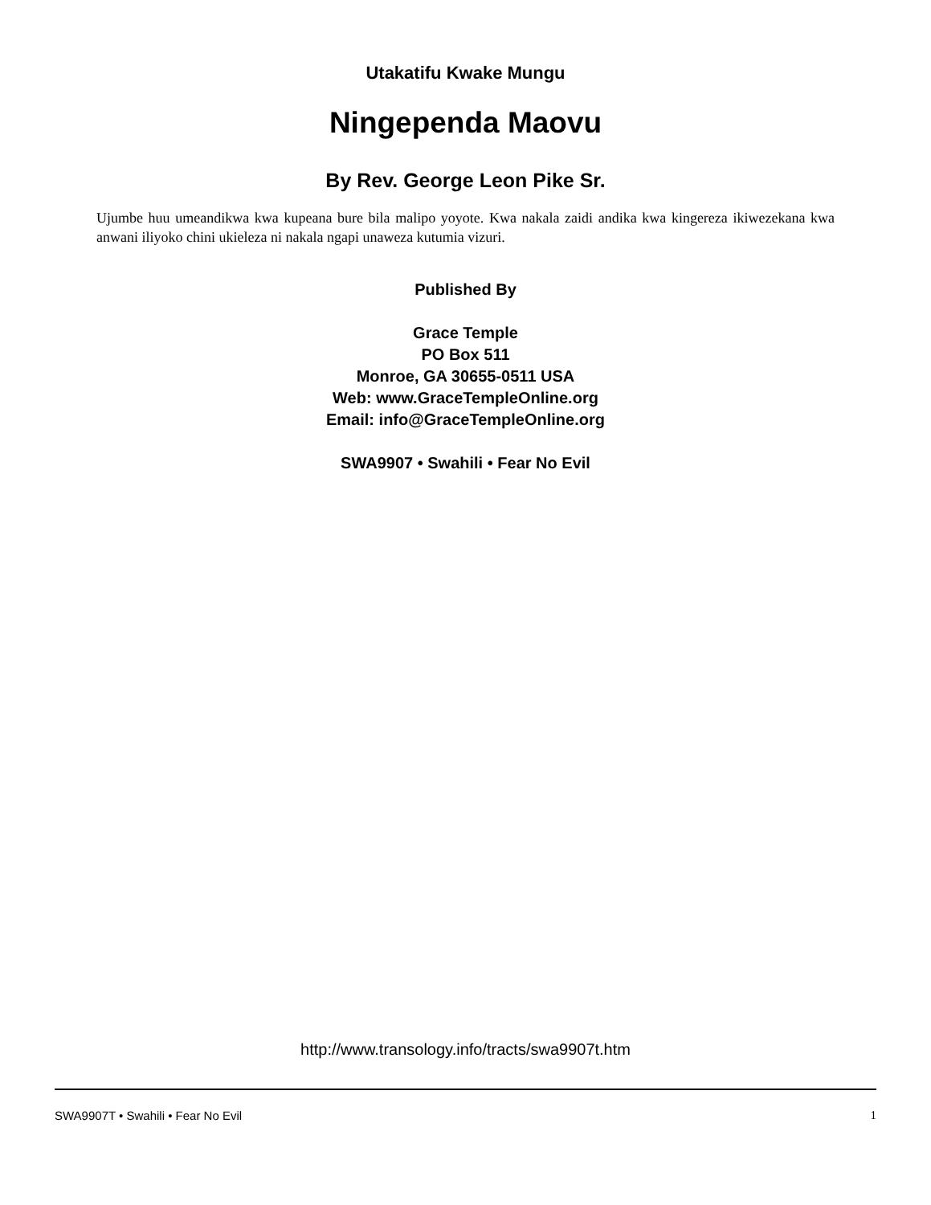Utakatifu Kwake Mungu
Ningependa Maovu
By Rev. George Leon Pike Sr.
Ujumbe huu umeandikwa kwa kupeana bure bila malipo yoyote. Kwa nakala zaidi andika kwa kingereza ikiwezekana kwa anwani iliyoko chini ukieleza ni nakala ngapi unaweza kutumia vizuri.
Published By
Grace Temple
PO Box 511
Monroe, GA 30655-0511 USA
Web: www.GraceTempleOnline.org
Email: info@GraceTempleOnline.org
SWA9907 • Swahili • Fear No Evil
http://www.transology.info/tracts/swa9907t.htm
SWA9907T • Swahili • Fear No Evil 1